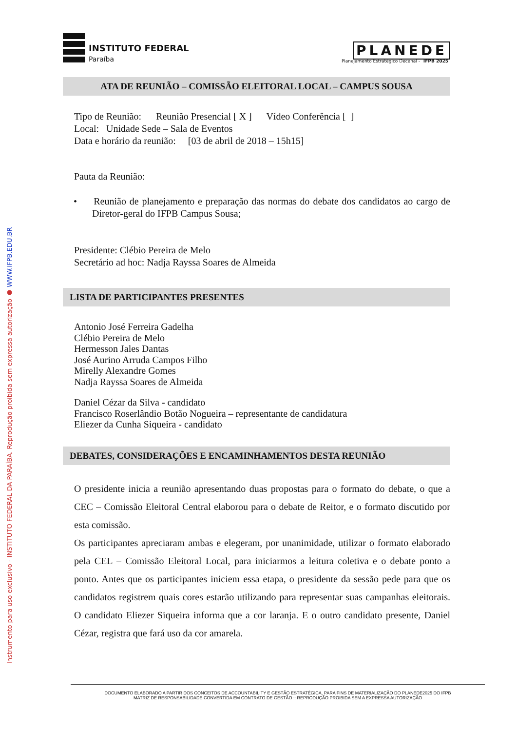Instrumento para uso exclusivo - INSTITUTO FEDERAL DA PARAÍBA. Reprodução proibida sem expressa autorização ● WWW.IFPB.EDU.BR
INSTITUTO FEDERAL
Paraíba
PLANEDE
Planejamento Estratégico Decenal - IFPB 2025
ATA DE REUNIÃO – COMISSÃO ELEITORAL LOCAL – CAMPUS SOUSA
Tipo de Reunião: Reunião Presencial [ X ] Vídeo Conferência [ ]
Local: Unidade Sede – Sala de Eventos
Data e horário da reunião: [03 de abril de 2018 – 15h15]
Pauta da Reunião:
• Reunião de planejamento e preparação das normas do debate dos candidatos ao cargo de Diretor-geral do IFPB Campus Sousa;
Presidente: Clébio Pereira de Melo
Secretário ad hoc: Nadja Rayssa Soares de Almeida
LISTA DE PARTICIPANTES PRESENTES
Antonio José Ferreira Gadelha
Clébio Pereira de Melo
Hermesson Jales Dantas
José Aurino Arruda Campos Filho
Mirelly Alexandre Gomes
Nadja Rayssa Soares de Almeida
Daniel Cézar da Silva - candidato
Francisco Roserlândio Botão Nogueira – representante de candidatura
Eliezer da Cunha Siqueira - candidato
DEBATES, CONSIDERAÇÕES E ENCAMINHAMENTOS DESTA REUNIÃO
O presidente inicia a reunião apresentando duas propostas para o formato do debate, o que a CEC – Comissão Eleitoral Central elaborou para o debate de Reitor, e o formato discutido por esta comissão.
Os participantes apreciaram ambas e elegeram, por unanimidade, utilizar o formato elaborado pela CEL – Comissão Eleitoral Local, para iniciarmos a leitura coletiva e o debate ponto a ponto. Antes que os participantes iniciem essa etapa, o presidente da sessão pede para que os candidatos registrem quais cores estarão utilizando para representar suas campanhas eleitorais. O candidato Eliezer Siqueira informa que a cor laranja. E o outro candidato presente, Daniel Cézar, registra que fará uso da cor amarela.
DOCUMENTO ELABORADO A PARTIR DOS CONCEITOS DE ACCOUNTABILITY E GESTÃO ESTRATÉGICA, PARA FINS DE MATERIALIZAÇÃO DO PLANEDE2025 DO IFPB
MATRIZ DE RESPONSABILIDADE CONVERTIDA EM CONTRATO DE GESTÃO :: REPRODUÇÃO PROIBIDA SEM A EXPRESSA AUTORIZAÇÃO